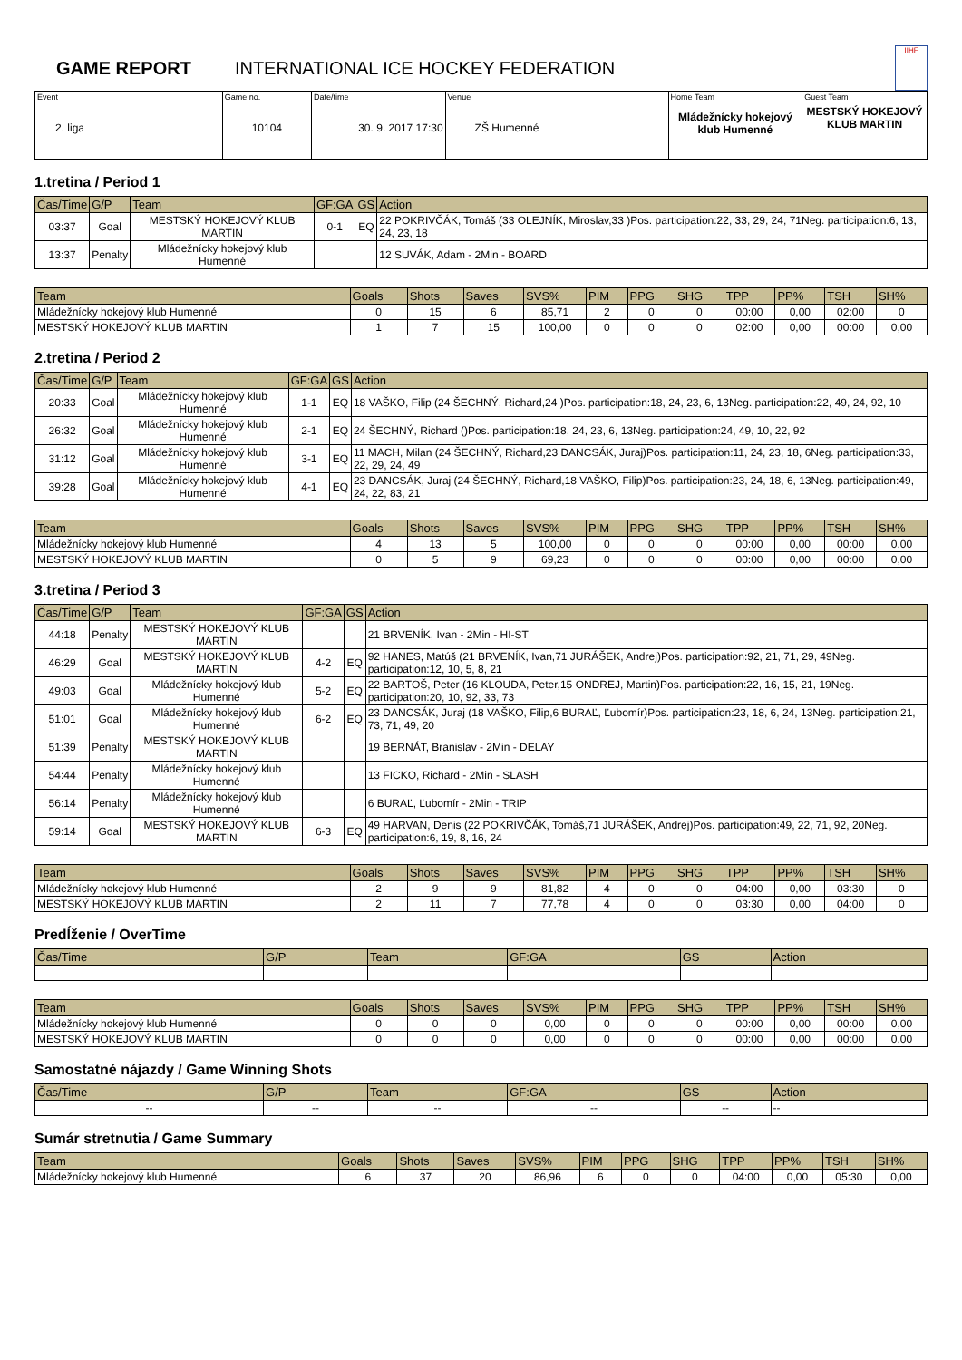GAME REPORT INTERNATIONAL ICE HOCKEY FEDERATION
IIHF
| Event 2. liga | Game no. 10104 | Date/time 30. 9. 2017 17:30 | Venue ZŠ Humenné | Home Team Mládežnícky hokejový klub Humenné | Guest Team MESTSKÝ HOKEJOVÝ KLUB MARTIN |
1.tretina / Period 1
| Čas/Time | G/P | Team | GF:GA | GS | Action |
| --- | --- | --- | --- | --- | --- |
| 03:37 | Goal | MESTSKÝ HOKEJOVÝ KLUB MARTIN | 0-1 | EQ | 22 POKRIVČÁK, Tomáš (33 OLEJNÍK, Miroslav,33 )Pos. participation:22, 33, 29, 24, 71Neg. participation:6, 13, 24, 23, 18 |
| 13:37 | Penalty | Mládežnícky hokejový klub Humenné | | | 12 SUVÁK, Adam - 2Min - BOARD |
| Team | Goals | Shots | Saves | SVS% | PIM | PPG | SHG | TPP | PP% | TSH | SH% |
| --- | --- | --- | --- | --- | --- | --- | --- | --- | --- | --- | --- |
| Mládežnícky hokejový klub Humenné | 0 | 15 | 6 | 85,71 | 2 | 0 | 0 | 00:00 | 0,00 | 02:00 | 0 |
| MESTSKÝ HOKEJOVÝ KLUB MARTIN | 1 | 7 | 15 | 100,00 | 0 | 0 | 0 | 02:00 | 0,00 | 00:00 | 0,00 |
2.tretina / Period 2
| Čas/Time | G/P | Team | GF:GA | GS | Action |
| --- | --- | --- | --- | --- | --- |
| 20:33 | Goal | Mládežnícky hokejový klub Humenné | 1-1 | EQ | 18 VAŠKO, Filip (24 ŠECHNÝ, Richard,24 )Pos. participation:18, 24, 23, 6, 13Neg. participation:22, 49, 24, 92, 10 |
| 26:32 | Goal | Mládežnícky hokejový klub Humenné | 2-1 | EQ | 24 ŠECHNÝ, Richard ()Pos. participation:18, 24, 23, 6, 13Neg. participation:24, 49, 10, 22, 92 |
| 31:12 | Goal | Mládežnícky hokejový klub Humenné | 3-1 | EQ | 11 MACH, Milan (24 ŠECHNÝ, Richard,23 DANCSÁK, Juraj)Pos. participation:11, 24, 23, 18, 6Neg. participation:33, 22, 29, 24, 49 |
| 39:28 | Goal | Mládežnícky hokejový klub Humenné | 4-1 | EQ | 23 DANCSÁK, Juraj (24 ŠECHNÝ, Richard,18 VAŠKO, Filip)Pos. participation:23, 24, 18, 6, 13Neg. participation:49, 24, 22, 83, 21 |
| Team | Goals | Shots | Saves | SVS% | PIM | PPG | SHG | TPP | PP% | TSH | SH% |
| --- | --- | --- | --- | --- | --- | --- | --- | --- | --- | --- | --- |
| Mládežnícky hokejový klub Humenné | 4 | 13 | 5 | 100,00 | 0 | 0 | 0 | 00:00 | 0,00 | 00:00 | 0,00 |
| MESTSKÝ HOKEJOVÝ KLUB MARTIN | 0 | 5 | 9 | 69,23 | 0 | 0 | 0 | 00:00 | 0,00 | 00:00 | 0,00 |
3.tretina / Period 3
| Čas/Time | G/P | Team | GF:GA | GS | Action |
| --- | --- | --- | --- | --- | --- |
| 44:18 | Penalty | MESTSKÝ HOKEJOVÝ KLUB MARTIN | | | 21 BRVENÍK, Ivan - 2Min - HI-ST |
| 46:29 | Goal | MESTSKÝ HOKEJOVÝ KLUB MARTIN | 4-2 | EQ | 92 HANES, Matúš (21 BRVENÍK, Ivan,71 JURÁŠEK, Andrej)Pos. participation:92, 21, 71, 29, 49Neg. participation:12, 10, 5, 8, 21 |
| 49:03 | Goal | Mládežnícky hokejový klub Humenné | 5-2 | EQ | 22 BARTOŠ, Peter (16 KLOUDA, Peter,15 ONDREJ, Martin)Pos. participation:22, 16, 15, 21, 19Neg. participation:20, 10, 92, 33, 73 |
| 51:01 | Goal | Mládežnícky hokejový klub Humenné | 6-2 | EQ | 23 DANCSÁK, Juraj (18 VAŠKO, Filip,6 BURAĽ, Ľubomír)Pos. participation:23, 18, 6, 24, 13Neg. participation:21, 73, 71, 49, 20 |
| 51:39 | Penalty | MESTSKÝ HOKEJOVÝ KLUB MARTIN | | | 19 BERNÁT, Branislav - 2Min - DELAY |
| 54:44 | Penalty | Mládežnícky hokejový klub Humenné | | | 13 FICKO, Richard - 2Min - SLASH |
| 56:14 | Penalty | Mládežnícky hokejový klub Humenné | | | 6 BURAĽ, Ľubomír - 2Min - TRIP |
| 59:14 | Goal | MESTSKÝ HOKEJOVÝ KLUB MARTIN | 6-3 | EQ | 49 HARVAN, Denis (22 POKRIVČÁK, Tomáš,71 JURÁŠEK, Andrej)Pos. participation:49, 22, 71, 92, 20Neg. participation:6, 19, 8, 16, 24 |
| Team | Goals | Shots | Saves | SVS% | PIM | PPG | SHG | TPP | PP% | TSH | SH% |
| --- | --- | --- | --- | --- | --- | --- | --- | --- | --- | --- | --- |
| Mládežnícky hokejový klub Humenné | 2 | 9 | 9 | 81,82 | 4 | 0 | 0 | 04:00 | 0,00 | 03:30 | 0 |
| MESTSKÝ HOKEJOVÝ KLUB MARTIN | 2 | 11 | 7 | 77,78 | 4 | 0 | 0 | 03:30 | 0,00 | 04:00 | 0 |
Predĺženie / OverTime
| Čas/Time | G/P | Team | GF:GA | GS | Action |
| --- | --- | --- | --- | --- | --- |
| Team | Goals | Shots | Saves | SVS% | PIM | PPG | SHG | TPP | PP% | TSH | SH% |
| --- | --- | --- | --- | --- | --- | --- | --- | --- | --- | --- | --- |
| Mládežnícky hokejový klub Humenné | 0 | 0 | 0 | 0,00 | 0 | 0 | 0 | 00:00 | 0,00 | 00:00 | 0,00 |
| MESTSKÝ HOKEJOVÝ KLUB MARTIN | 0 | 0 | 0 | 0,00 | 0 | 0 | 0 | 00:00 | 0,00 | 00:00 | 0,00 |
Samostatné nájazdy / Game Winning Shots
| Čas/Time | G/P | Team | GF:GA | GS | Action |
| --- | --- | --- | --- | --- | --- |
| -- | -- | -- | -- | -- | -- |
Sumár stretnutia / Game Summary
| Team | Goals | Shots | Saves | SVS% | PIM | PPG | SHG | TPP | PP% | TSH | SH% |
| --- | --- | --- | --- | --- | --- | --- | --- | --- | --- | --- | --- |
| Mládežnícky hokejový klub Humenné | 6 | 37 | 20 | 86,96 | 6 | 0 | 0 | 04:00 | 0,00 | 05:30 | 0,00 |